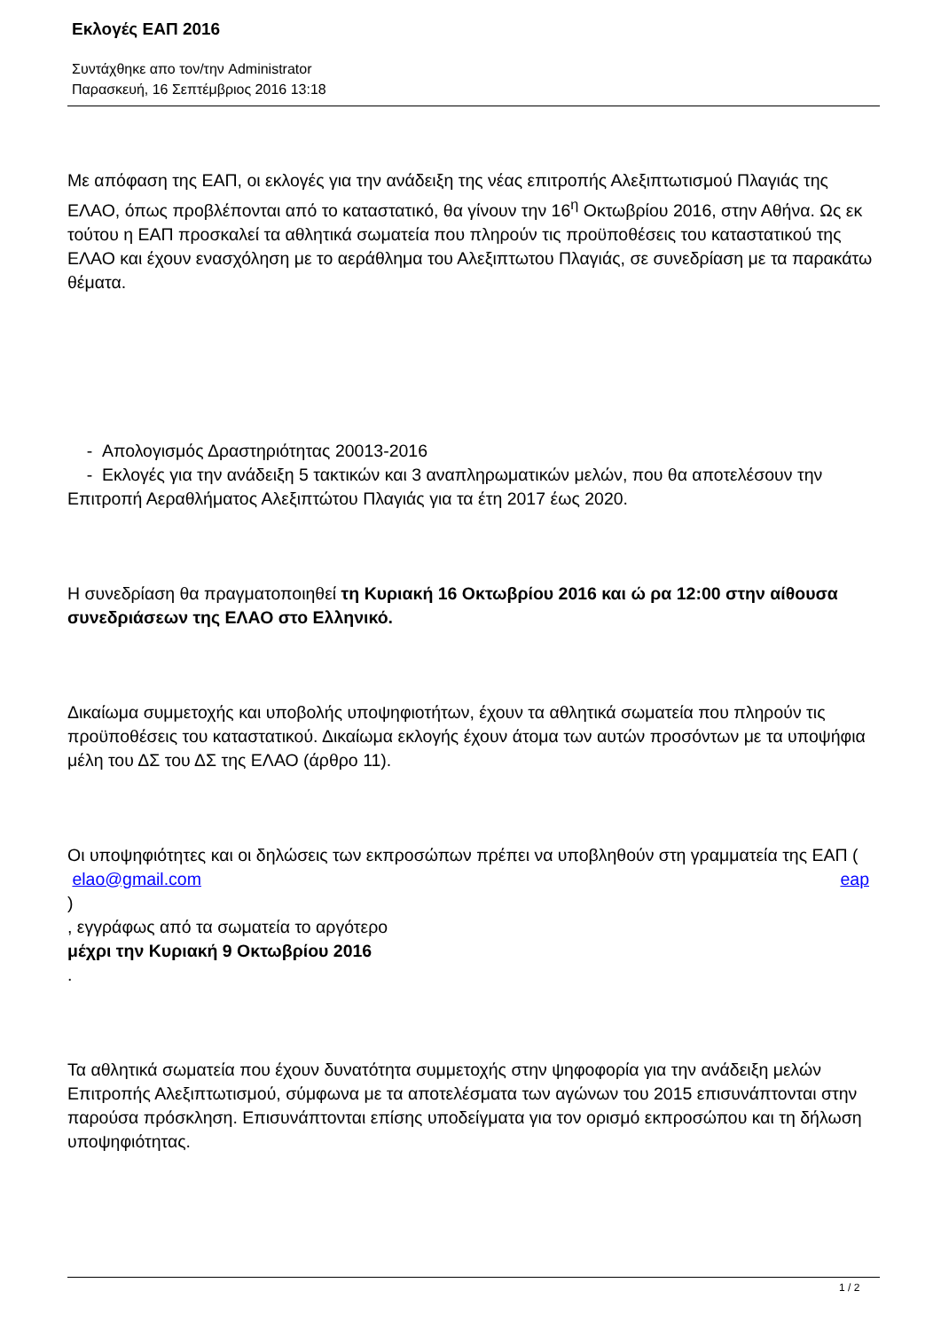Εκλογές ΕΑΠ 2016
Συντάχθηκε απο τον/την Administrator
Παρασκευή, 16 Σεπτέμβριος 2016 13:18
Με απόφαση της ΕΑΠ, οι εκλογές για την ανάδειξη της νέας επιτροπής Αλεξιπτωτισμού Πλαγιάς της ΕΛΑΟ, όπως προβλέπονται από το καταστατικό, θα γίνουν την 16<sup>η</sup> Οκτωβρίου 2016, στην Αθήνα. Ως εκ τούτου η ΕΑΠ προσκαλεί τα αθλητικά σωματεία που πληρούν τις προϋποθέσεις του καταστατικού της ΕΛΑΟ και έχουν ενασχόληση με το αεράθλημα του Αλεξιπτωτου Πλαγιάς, σε συνεδρίαση με τα παρακάτω θέματα.
- Απολογισμός Δραστηριότητας 20013-2016
- Εκλογές για την ανάδειξη 5 τακτικών και 3 αναπληρωματικών μελών, που θα αποτελέσουν την Επιτροπή Αεραθλήματος Αλεξιπτώτου Πλαγιάς για τα έτη 2017 έως 2020.
Η συνεδρίαση θα πραγματοποιηθεί τη Κυριακή 16 Οκτωβρίου 2016 και ώ ρα 12:00 στην αίθουσα συνεδριάσεων της ΕΛΑΟ στο Ελληνικό.
Δικαίωμα συμμετοχής και υποβολής υποψηφιοτήτων, έχουν τα αθλητικά σωματεία που πληρούν τις προϋποθέσεις του καταστατικού. Δικαίωμα εκλογής έχουν άτομα των αυτών προσόντων με τα υποψήφια μέλη του ΔΣ του ΔΣ της ΕΛΑΟ (άρθρο 11).
Οι υποψηφιότητες και οι δηλώσεις των εκπροσώπων πρέπει να υποβληθούν στη γραμματεία της ΕΑΠ ( eap
elao@gmail.com
)
, εγγράφως από τα σωματεία το αργότερο
μέχρι την Κυριακή 9 Οκτωβρίου 2016
.
Τα αθλητικά σωματεία που έχουν δυνατότητα συμμετοχής στην ψηφοφορία για την ανάδειξη μελών Επιτροπής Αλεξιπτωτισμού, σύμφωνα με τα αποτελέσματα των αγώνων του 2015 επισυνάπτονται στην παρούσα πρόσκληση. Επισυνάπτονται επίσης υποδείγματα για τον ορισμό εκπροσώπου και τη δήλωση υποψηφιότητας.
1 / 2